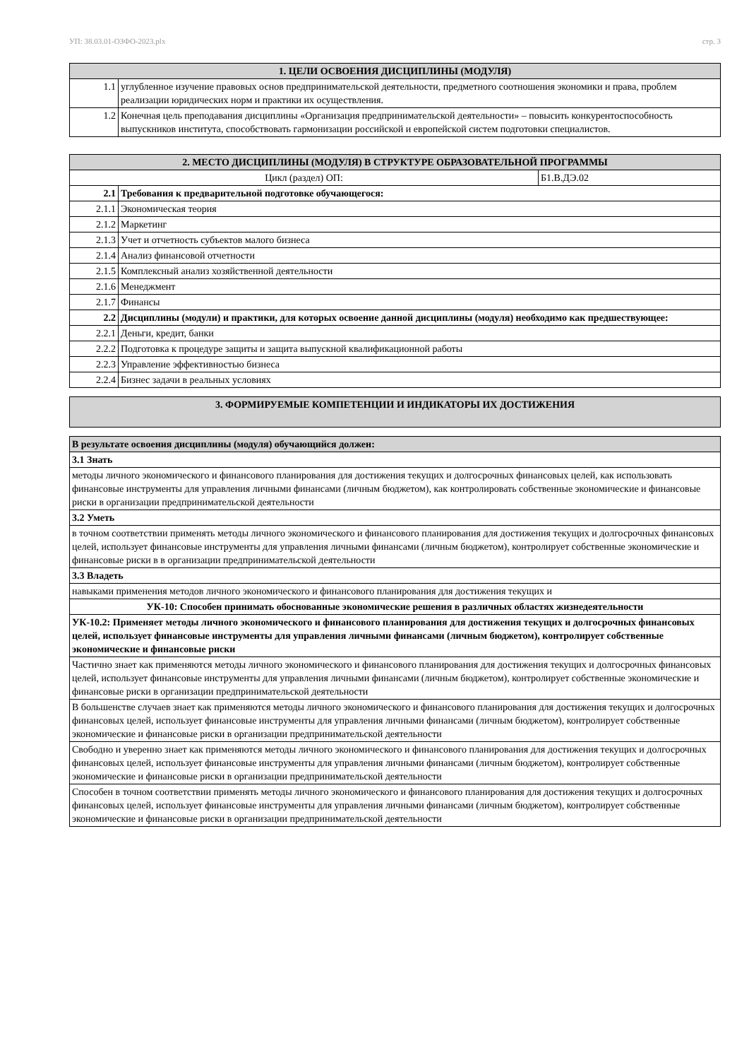УП: 38.03.01-ОЗФО-2023.plx стр. 3
| 1. ЦЕЛИ ОСВОЕНИЯ ДИСЦИПЛИНЫ (МОДУЛЯ) | |
| --- | --- |
| 1.1 | углубленное изучение правовых основ предпринимательской деятельности, предметного соотношения экономики и права, проблем реализации юридических норм и практики их осуществления. |
| 1.2 | Конечная цель преподавания дисциплины «Организация предпринимательской деятельности» – повысить конкурентоспособность выпускников института, способствовать гармонизации российской и европейской систем подготовки специалистов. |
| 2. МЕСТО ДИСЦИПЛИНЫ (МОДУЛЯ) В СТРУКТУРЕ ОБРАЗОВАТЕЛЬНОЙ ПРОГРАММЫ | | |
| --- | --- | --- |
| Цикл (раздел) ОП: | | Б1.В.ДЭ.02 |
| 2.1 | Требования к предварительной подготовке обучающегося: | |
| 2.1.1 | Экономическая теория | |
| 2.1.2 | Маркетинг | |
| 2.1.3 | Учет и отчетность субъектов малого бизнеса | |
| 2.1.4 | Анализ финансовой отчетности | |
| 2.1.5 | Комплексный анализ хозяйственной деятельности | |
| 2.1.6 | Менеджмент | |
| 2.1.7 | Финансы | |
| 2.2 | Дисциплины (модули) и практики, для которых освоение данной дисциплины (модуля) необходимо как предшествующее: | |
| 2.2.1 | Деньги, кредит, банки | |
| 2.2.2 | Подготовка к процедуре защиты и защита выпускной квалификационной работы | |
| 2.2.3 | Управление эффективностью бизнеса | |
| 2.2.4 | Бизнес задачи в реальных условиях | |
| 3. ФОРМИРУЕМЫЕ КОМПЕТЕНЦИИ И ИНДИКАТОРЫ ИХ ДОСТИЖЕНИЯ |
| --- |
| В результате освоения дисциплины (модуля) обучающийся должен: |
| 3.1 Знать |
| методы личного экономического и финансового планирования для достижения текущих и долгосрочных финансовых целей, как использовать финансовые инструменты для управления личными финансами (личным бюджетом), как контролировать собственные экономические и финансовые риски в организации предпринимательской деятельности |
| 3.2 Уметь |
| в точном соответствии применять методы личного экономического и финансового планирования для достижения текущих и долгосрочных финансовых целей, использует финансовые инструменты для управления личными финансами (личным бюджетом), контролирует собственные экономические и финансовые риски в в организации предпринимательской деятельности |
| 3.3 Владеть |
| навыками применения методов личного экономического и финансового планирования для достижения текущих и |
| УК-10: Способен принимать обоснованные экономические решения в различных областях жизнедеятельности |
| УК-10.2: Применяет методы личного экономического и финансового планирования для достижения текущих и долгосрочных финансовых целей, использует финансовые инструменты для управления личными финансами (личным бюджетом), контролирует собственные экономические и финансовые риски |
| Частично знает как применяются методы личного экономического и финансового планирования для достижения текущих и долгосрочных финансовых целей, использует финансовые инструменты для управления личными финансами (личным бюджетом), контролирует собственные экономические и финансовые риски в организации предпринимательской деятельности |
| В большенстве случаев знает как применяются методы личного экономического и финансового планирования для достижения текущих и долгосрочных финансовых целей, использует финансовые инструменты для управления личными финансами (личным бюджетом), контролирует собственные экономические и финансовые риски в организации предпринимательской деятельности |
| Свободно и уверенно знает как применяются методы личного экономического и финансового планирования для достижения текущих и долгосрочных финансовых целей, использует финансовые инструменты для управления личными финансами (личным бюджетом), контролирует собственные экономические и финансовые риски в организации предпринимательской деятельности |
| Способен в точном соответствии применять методы личного экономического и финансового планирования для достижения текущих и долгосрочных финансовых целей, использует финансовые инструменты для управления личными финансами (личным бюджетом), контролирует собственные экономические и финансовые риски в организации предпринимательской деятельности |